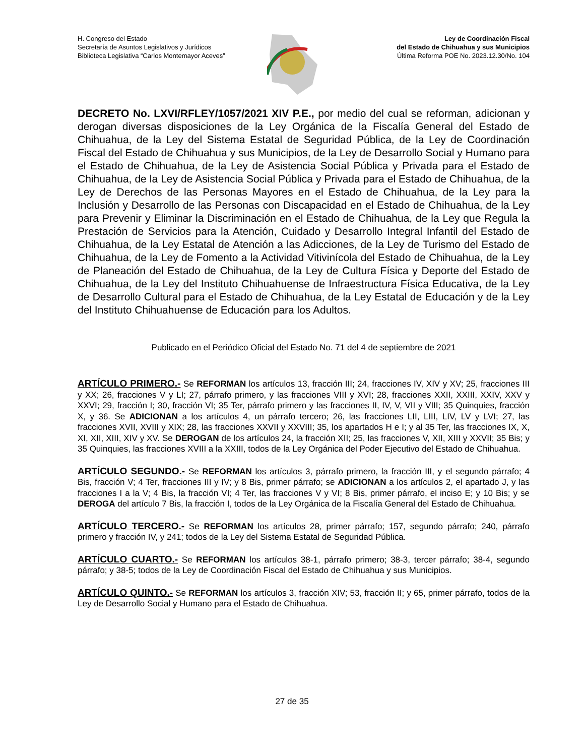H. Congreso del Estado
Secretaría de Asuntos Legislativos y Jurídicos
Biblioteca Legislativa “Carlos Montemayor Aceves”
Ley de Coordinación Fiscal
del Estado de Chihuahua y sus Municipios
Última Reforma POE No. 2023.12.30/No. 104
DECRETO No. LXVI/RFLEY/1057/2021 XIV P.E., por medio del cual se reforman, adicionan y derogan diversas disposiciones de la Ley Orgánica de la Fiscalía General del Estado de Chihuahua, de la Ley del Sistema Estatal de Seguridad Pública, de la Ley de Coordinación Fiscal del Estado de Chihuahua y sus Municipios, de la Ley de Desarrollo Social y Humano para el Estado de Chihuahua, de la Ley de Asistencia Social Pública y Privada para el Estado de Chihuahua, de la Ley de Asistencia Social Pública y Privada para el Estado de Chihuahua, de la Ley de Derechos de las Personas Mayores en el Estado de Chihuahua, de la Ley para la Inclusión y Desarrollo de las Personas con Discapacidad en el Estado de Chihuahua, de la Ley para Prevenir y Eliminar la Discriminación en el Estado de Chihuahua, de la Ley que Regula la Prestación de Servicios para la Atención, Cuidado y Desarrollo Integral Infantil del Estado de Chihuahua, de la Ley Estatal de Atención a las Adicciones, de la Ley de Turismo del Estado de Chihuahua, de la Ley de Fomento a la Actividad Vitivinícola del Estado de Chihuahua, de la Ley de Planeación del Estado de Chihuahua, de la Ley de Cultura Física y Deporte del Estado de Chihuahua, de la Ley del Instituto Chihuahuense de Infraestructura Física Educativa, de la Ley de Desarrollo Cultural para el Estado de Chihuahua, de la Ley Estatal de Educación y de la Ley del Instituto Chihuahuense de Educación para los Adultos.
Publicado en el Periódico Oficial del Estado No. 71 del 4 de septiembre de 2021
ARTÍCULO PRIMERO.- Se REFORMAN los artículos 13, fracción III; 24, fracciones IV, XIV y XV; 25, fracciones III y XX; 26, fracciones V y LI; 27, párrafo primero, y las fracciones VIII y XVI; 28, fracciones XXII, XXIII, XXIV, XXV y XXVI; 29, fracción I; 30, fracción VI; 35 Ter, párrafo primero y las fracciones II, IV, V, VII y VIII; 35 Quinquies, fracción X, y 36. Se ADICIONAN a los artículos 4, un párrafo tercero; 26, las fracciones LII, LIII, LIV, LV y LVI; 27, las fracciones XVII, XVIII y XIX; 28, las fracciones XXVII y XXVIII; 35, los apartados H e I; y al 35 Ter, las fracciones IX, X, XI, XII, XIII, XIV y XV. Se DEROGAN de los artículos 24, la fracción XII; 25, las fracciones V, XII, XIII y XXVII; 35 Bis; y 35 Quinquies, las fracciones XVIII a la XXIII, todos de la Ley Orgánica del Poder Ejecutivo del Estado de Chihuahua.
ARTÍCULO SEGUNDO.- Se REFORMAN los artículos 3, párrafo primero, la fracción III, y el segundo párrafo; 4 Bis, fracción V; 4 Ter, fracciones III y IV; y 8 Bis, primer párrafo; se ADICIONAN a los artículos 2, el apartado J, y las fracciones I a la V; 4 Bis, la fracción VI; 4 Ter, las fracciones V y VI; 8 Bis, primer párrafo, el inciso E; y 10 Bis; y se DEROGA del artículo 7 Bis, la fracción I, todos de la Ley Orgánica de la Fiscalía General del Estado de Chihuahua.
ARTÍCULO TERCERO.- Se REFORMAN los artículos 28, primer párrafo; 157, segundo párrafo; 240, párrafo primero y fracción IV, y 241; todos de la Ley del Sistema Estatal de Seguridad Pública.
ARTÍCULO CUARTO.- Se REFORMAN los artículos 38-1, párrafo primero; 38-3, tercer párrafo; 38-4, segundo párrafo; y 38-5; todos de la Ley de Coordinación Fiscal del Estado de Chihuahua y sus Municipios.
ARTÍCULO QUINTO.- Se REFORMAN los artículos 3, fracción XIV; 53, fracción II; y 65, primer párrafo, todos de la Ley de Desarrollo Social y Humano para el Estado de Chihuahua.
27 de 35